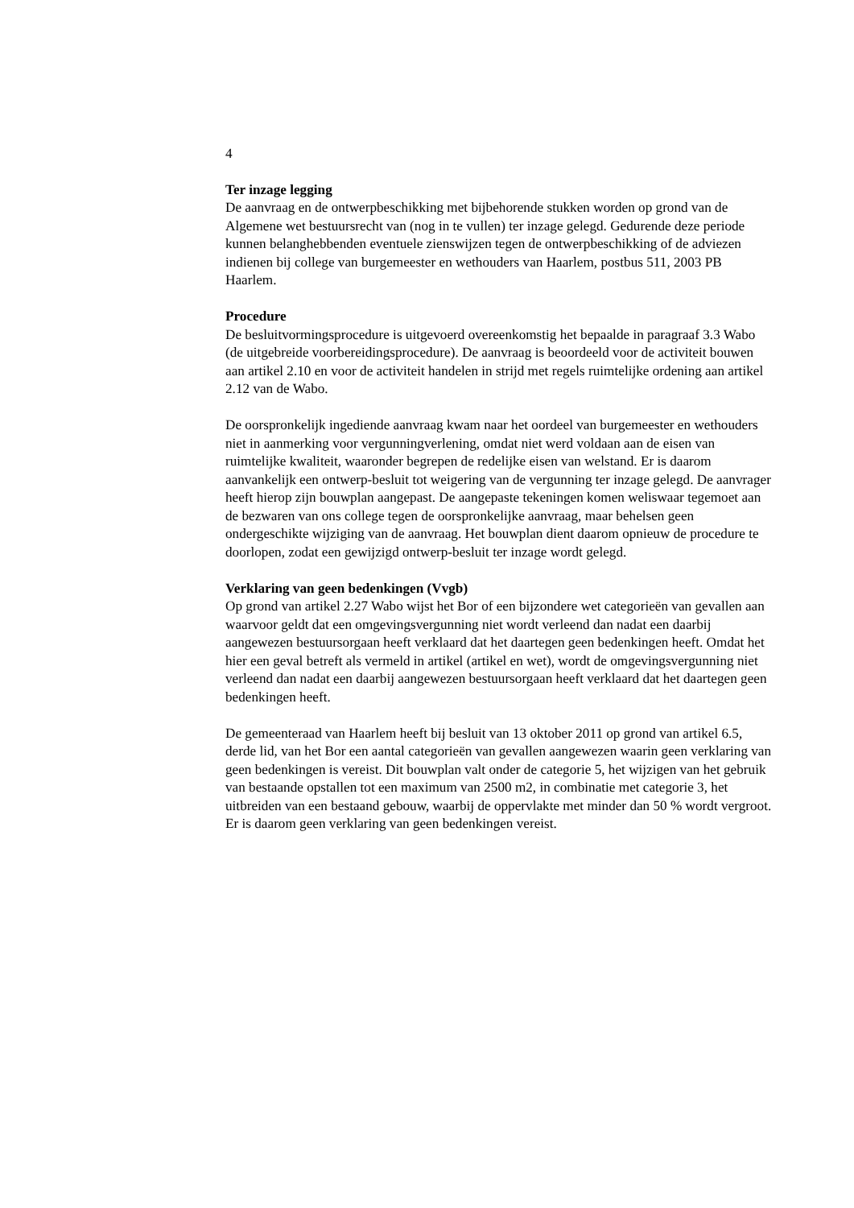4
Ter inzage legging
De aanvraag en de ontwerpbeschikking met bijbehorende stukken worden op grond van de Algemene wet bestuursrecht van (nog in te vullen) ter inzage gelegd. Gedurende deze periode kunnen belanghebbenden eventuele zienswijzen tegen de ontwerpbeschikking of de adviezen indienen bij college van burgemeester en wethouders van Haarlem, postbus 511, 2003 PB Haarlem.
Procedure
De besluitvormingsprocedure is uitgevoerd overeenkomstig het bepaalde in paragraaf 3.3 Wabo (de uitgebreide voorbereidingsprocedure). De aanvraag is beoordeeld voor de activiteit bouwen aan artikel 2.10 en voor de activiteit handelen in strijd met regels ruimtelijke ordening aan artikel 2.12 van de Wabo.
De oorspronkelijk ingediende aanvraag kwam naar het oordeel van burgemeester en wethouders niet in aanmerking voor vergunningverlening, omdat niet werd voldaan aan de eisen van ruimtelijke kwaliteit, waaronder begrepen de redelijke eisen van welstand. Er is daarom aanvankelijk een ontwerp-besluit tot weigering van de vergunning ter inzage gelegd. De aanvrager heeft hierop zijn bouwplan aangepast. De aangepaste tekeningen komen weliswaar tegemoet aan de bezwaren van ons college tegen de oorspronkelijke aanvraag, maar behelsen geen ondergeschikte wijziging van de aanvraag. Het bouwplan dient daarom opnieuw de procedure te doorlopen, zodat een gewijzigd ontwerp-besluit ter inzage wordt gelegd.
Verklaring van geen bedenkingen (Vvgb)
Op grond van artikel 2.27 Wabo wijst het Bor of een bijzondere wet categorieën van gevallen aan waarvoor geldt dat een omgevingsvergunning niet wordt verleend dan nadat een daarbij aangewezen bestuursorgaan heeft verklaard dat het daartegen geen bedenkingen heeft. Omdat het hier een geval betreft als vermeld in artikel (artikel en wet), wordt de omgevingsvergunning niet verleend dan nadat een daarbij aangewezen bestuursorgaan heeft verklaard dat het daartegen geen bedenkingen heeft.
De gemeenteraad van Haarlem heeft bij besluit van 13 oktober 2011 op grond van artikel 6.5, derde lid, van het Bor een aantal categorieën van gevallen aangewezen waarin geen verklaring van geen bedenkingen is vereist. Dit bouwplan valt onder de categorie 5, het wijzigen van het gebruik van bestaande opstallen tot een maximum van 2500 m2, in combinatie met categorie 3, het uitbreiden van een bestaand gebouw, waarbij de oppervlakte met minder dan 50 % wordt vergroot. Er is daarom geen verklaring van geen bedenkingen vereist.